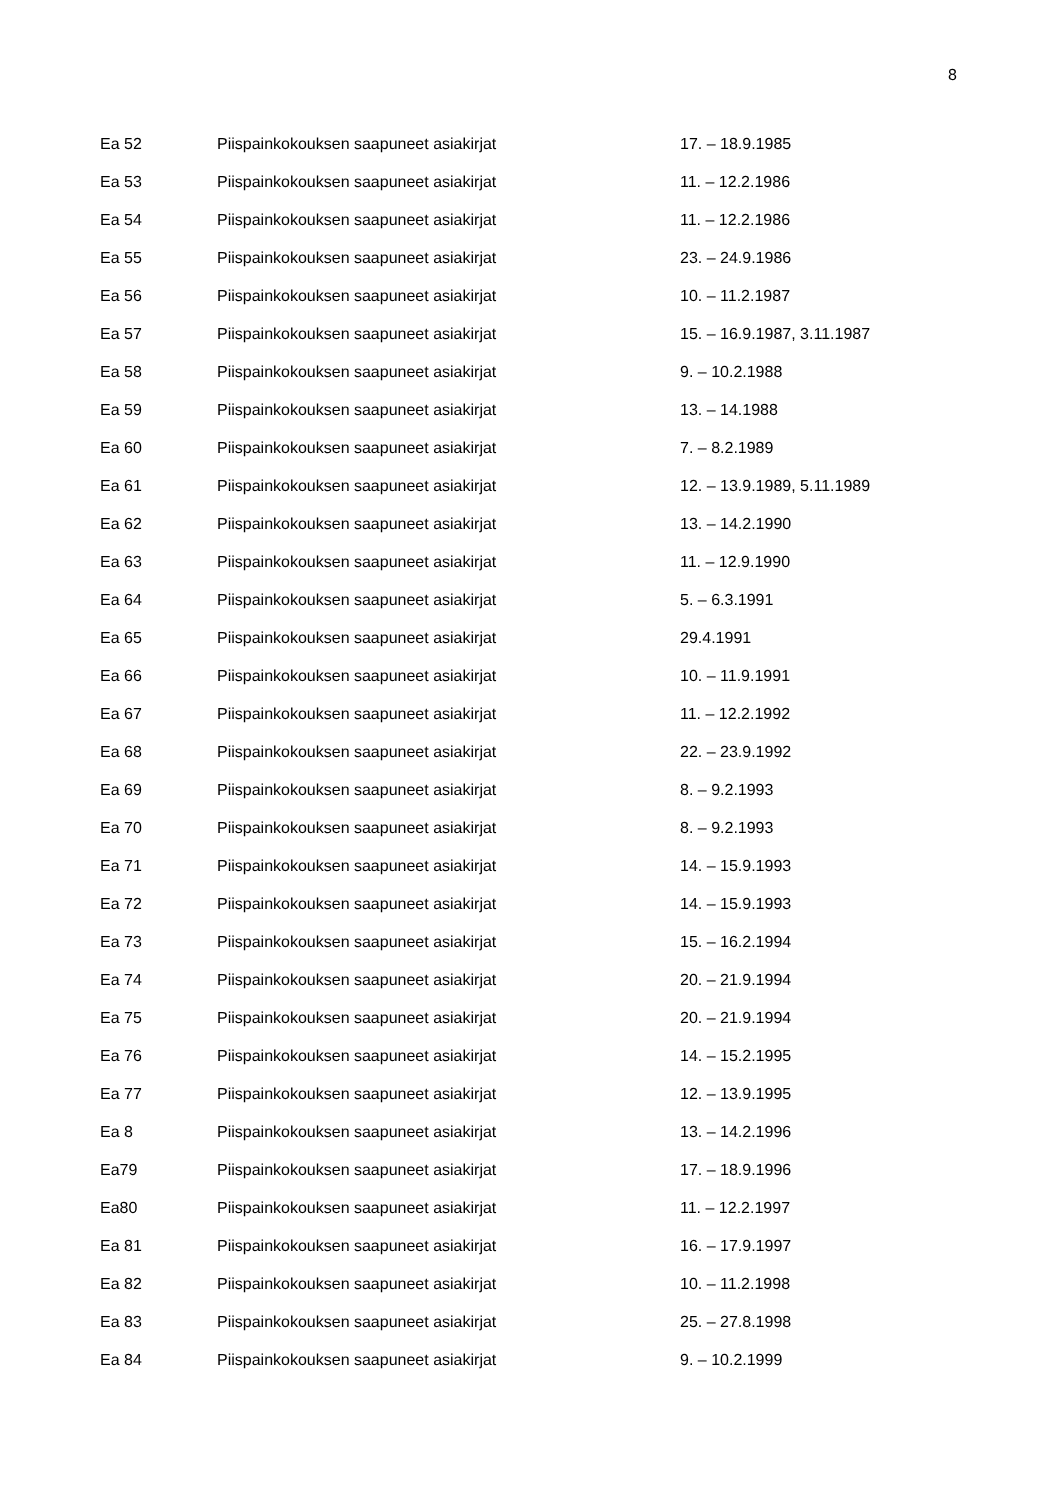8
| Ea 52 | Piispainkokouksen saapuneet asiakirjat | 17. – 18.9.1985 |
| Ea 53 | Piispainkokouksen saapuneet asiakirjat | 11. – 12.2.1986 |
| Ea 54 | Piispainkokouksen saapuneet asiakirjat | 11. – 12.2.1986 |
| Ea 55 | Piispainkokouksen saapuneet asiakirjat | 23. – 24.9.1986 |
| Ea 56 | Piispainkokouksen saapuneet asiakirjat | 10. – 11.2.1987 |
| Ea 57 | Piispainkokouksen saapuneet asiakirjat | 15. – 16.9.1987, 3.11.1987 |
| Ea 58 | Piispainkokouksen saapuneet asiakirjat | 9. – 10.2.1988 |
| Ea 59 | Piispainkokouksen saapuneet asiakirjat | 13. – 14.1988 |
| Ea 60 | Piispainkokouksen saapuneet asiakirjat | 7. – 8.2.1989 |
| Ea 61 | Piispainkokouksen saapuneet asiakirjat | 12. – 13.9.1989, 5.11.1989 |
| Ea 62 | Piispainkokouksen saapuneet asiakirjat | 13. – 14.2.1990 |
| Ea 63 | Piispainkokouksen saapuneet asiakirjat | 11. – 12.9.1990 |
| Ea 64 | Piispainkokouksen saapuneet asiakirjat | 5. – 6.3.1991 |
| Ea 65 | Piispainkokouksen saapuneet asiakirjat | 29.4.1991 |
| Ea 66 | Piispainkokouksen saapuneet asiakirjat | 10. – 11.9.1991 |
| Ea 67 | Piispainkokouksen saapuneet asiakirjat | 11. – 12.2.1992 |
| Ea 68 | Piispainkokouksen saapuneet asiakirjat | 22. – 23.9.1992 |
| Ea 69 | Piispainkokouksen saapuneet asiakirjat | 8. – 9.2.1993 |
| Ea 70 | Piispainkokouksen saapuneet asiakirjat | 8. – 9.2.1993 |
| Ea 71 | Piispainkokouksen saapuneet asiakirjat | 14. – 15.9.1993 |
| Ea 72 | Piispainkokouksen saapuneet asiakirjat | 14. – 15.9.1993 |
| Ea 73 | Piispainkokouksen saapuneet asiakirjat | 15. – 16.2.1994 |
| Ea 74 | Piispainkokouksen saapuneet asiakirjat | 20. – 21.9.1994 |
| Ea 75 | Piispainkokouksen saapuneet asiakirjat | 20. – 21.9.1994 |
| Ea 76 | Piispainkokouksen saapuneet asiakirjat | 14. – 15.2.1995 |
| Ea 77 | Piispainkokouksen saapuneet asiakirjat | 12. – 13.9.1995 |
| Ea 8 | Piispainkokouksen saapuneet asiakirjat | 13. – 14.2.1996 |
| Ea79 | Piispainkokouksen saapuneet asiakirjat | 17. – 18.9.1996 |
| Ea80 | Piispainkokouksen saapuneet asiakirjat | 11. – 12.2.1997 |
| Ea 81 | Piispainkokouksen saapuneet asiakirjat | 16. – 17.9.1997 |
| Ea 82 | Piispainkokouksen saapuneet asiakirjat | 10. – 11.2.1998 |
| Ea 83 | Piispainkokouksen saapuneet asiakirjat | 25. – 27.8.1998 |
| Ea 84 | Piispainkokouksen saapuneet asiakirjat | 9. – 10.2.1999 |